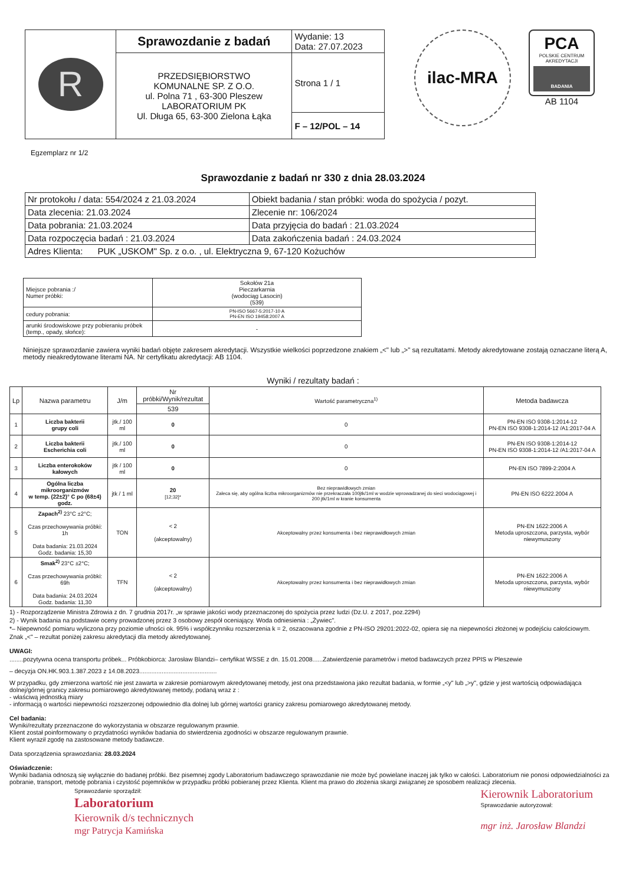| R | Sprawozdanie z badań | Wydanie: 13 Data: 27.07.2023 |
| | PRZEDSIĘBIORSTWO KOMUNALNE SP. Z O.O. ul. Polna 71 , 63-300 Pleszew LABORATORIUM PK Ul. Długa 65, 63-300 Zielona Łąka | Strona 1 / 1 |
| | | F – 12/POL – 14 |
ilac-MRA
PCA
POLSKIE CENTRUM AKREDYTACJI
BADANIA
AB 1104
Egzemplarz nr 1/2
Sprawozdanie z badań nr 330 z dnia 28.03.2024
| Nr protokołu / data: 554/2024 z 21.03.2024 | Obiekt badania / stan próbki: woda do spożycia / pozyt. |
| Data zlecenia: 21.03.2024 | Zlecenie nr: 106/2024 |
| Data pobrania: 21.03.2024 | Data przyjęcia do badań : 21.03.2024 |
| Data rozpoczęcia badań : 21.03.2024 | Data zakończenia badań : 24.03.2024 |
| Adres Klienta: PUK „USKOM" Sp. z o.o. , ul. Elektryczna 9, 67-120 Kożuchów | |
| Miejsce pobrania :/ Numer próbki: | Sokołów 21a Pieczarkarnia (wodociąg Lasocin) (539) |
| cedury pobrania: | PN-ISO 5667-5:2017-10 A PN-EN ISO 19458:2007 A |
| arunki środowiskowe przy pobieraniu próbek (temp., opady, słońce): | - |
Niniejsze sprawozdanie zawiera wyniki badań objęte zakresem akredytacji. Wszystkie wielkości poprzedzone znakiem „<" lub „>" są rezultatami. Metody akredytowane zostają oznaczane literą A, metody nieakredytowane literami NA. Nr certyfikatu akredytacji: AB 1104.
Wyniki / rezultaty badań :
| Lp | Nazwa parametru | J/m | Nr próbki/Wynik/rezultat | Wartość parametryczna<sup>1)</sup> | Metoda badawcza |
| --- | --- | --- | --- | --- | --- |
| | | | 539 | | |
| 1 | Liczba bakterii grupy coli | jtk./ 100 ml | 0 | 0 | PN-EN ISO 9308-1:2014-12 PN-EN ISO 9308-1:2014-12 /A1:2017-04 A |
| 2 | Liczba bakterii Escherichia coli | jtk./ 100 ml | 0 | 0 | PN-EN ISO 9308-1:2014-12 PN-EN ISO 9308-1:2014-12 /A1:2017-04 A |
| 3 | Liczba enterokoków kałowych | jtk / 100 ml | 0 | 0 | PN-EN ISO 7899-2:2004 A |
| 4 | Ogólna liczba mikroorganizmów w temp. (22±2)° C po (68±4) godz. | jtk / 1 ml | 20 [12;32]* | Bez nieprawidłowych zmian Zaleca się, aby ogólna liczba mikroorganizmów nie przekraczała 100jtk/1ml w wodzie wprowadzanej do sieci wodociągowej i 200 jtk/1ml w kranie konsumenta | PN-EN ISO 6222.2004 A |
| 5 | Zapach<sup>2)</sup> 23°C ±2°C; Czas przechowywania próbki: 1h Data badania: 21.03.2024 Godz. badania: 15,30 | TON | < 2 (akceptowalny) | Akceptowalny przez konsumenta i bez nieprawidłowych zmian | PN-EN 1622:2006 A Metoda uproszczona, parzysta, wybór niewymuszony |
| 6 | Smak<sup>2)</sup> 23°C ±2°C; Czas przechowywania próbki: 69h Data badania: 24.03.2024 Godz. badania: 11,30 | TFN | < 2 (akceptowalny) | Akceptowalny przez konsumenta i bez nieprawidłowych zmian | PN-EN 1622:2006 A Metoda uproszczona, parzysta, wybór niewymuszony |
1) - Rozporządzenie Ministra Zdrowia z dn. 7 grudnia 2017r. „w sprawie jakości wody przeznaczonej do spożycia przez ludzi (Dz.U. z 2017, poz.2294)
2) - Wynik badania na podstawie oceny prowadzonej przez 3 osobowy zespół oceniający. Woda odniesienia : „Żywiec".
*– Niepewność pomiaru wyliczona przy poziomie ufności ok. 95% i współczynniku rozszerzenia k = 2, oszacowana zgodnie z PN-ISO 29201:2022-02, opiera się na niepewności złożonej w podejściu całościowym.
Znak „<" – rezultat poniżej zakresu akredytacji dla metody akredytowanej.
UWAGI:
........pozytywna ocena transportu próbek... Próbkobiorca: Jarosław Blandzi– certyfikat WSSE z dn. 15.01.2008......Zatwierdzenie parametrów i metod badawczych przez PPIS w Pleszewie
– decyzja ON.HK.903.1.387.2023 z 14.08.2023.............................................
W przypadku, gdy zmierzona wartość nie jest zawarta w zakresie pomiarowym akredytowanej metody, jest ona przedstawiona jako rezultat badania, w formie „<y" lub „>y", gdzie y jest wartością odpowiadająca dolnej/górnej granicy zakresu pomiarowego akredytowanej metody, podaną wraz z :
- właściwą jednostką miary
- informacją o wartości niepewności rozszerzonej odpowiednio dla dolnej lub górnej wartości granicy zakresu pomiarowego akredytowanej metody.
Cel badania:
Wyniki/rezultaty przeznaczone do wykorzystania w obszarze regulowanym prawnie.
Klient został poinformowany o przydatności wyników badania do stwierdzenia zgodności w obszarze regulowanym prawnie.
Klient wyraził zgodę na zastosowane metody badawcze.
Data sporządzenia sprawozdania: 28.03.2024
Oświadczenie:
Wyniki badania odnoszą się wyłącznie do badanej próbki. Bez pisemnej zgody Laboratorium badawczego sprawozdanie nie może być powielane inaczej jak tylko w całości. Laboratorium nie ponosi odpowiedzialności za pobranie, transport, metodę pobrania i czystość pojemników w przypadku próbki pobieranej przez Klienta. Klient ma prawo do złożenia skargi związanej ze sposobem realizacji zlecenia.
Sprawozdanie sporządził:
Laboratorium
Kierownik d/s technicznych
mgr Patrycja Kamińska
Kierownik Laboratorium
Sprawozdanie autoryzował:
mgr inż. Jarosław Blandzi